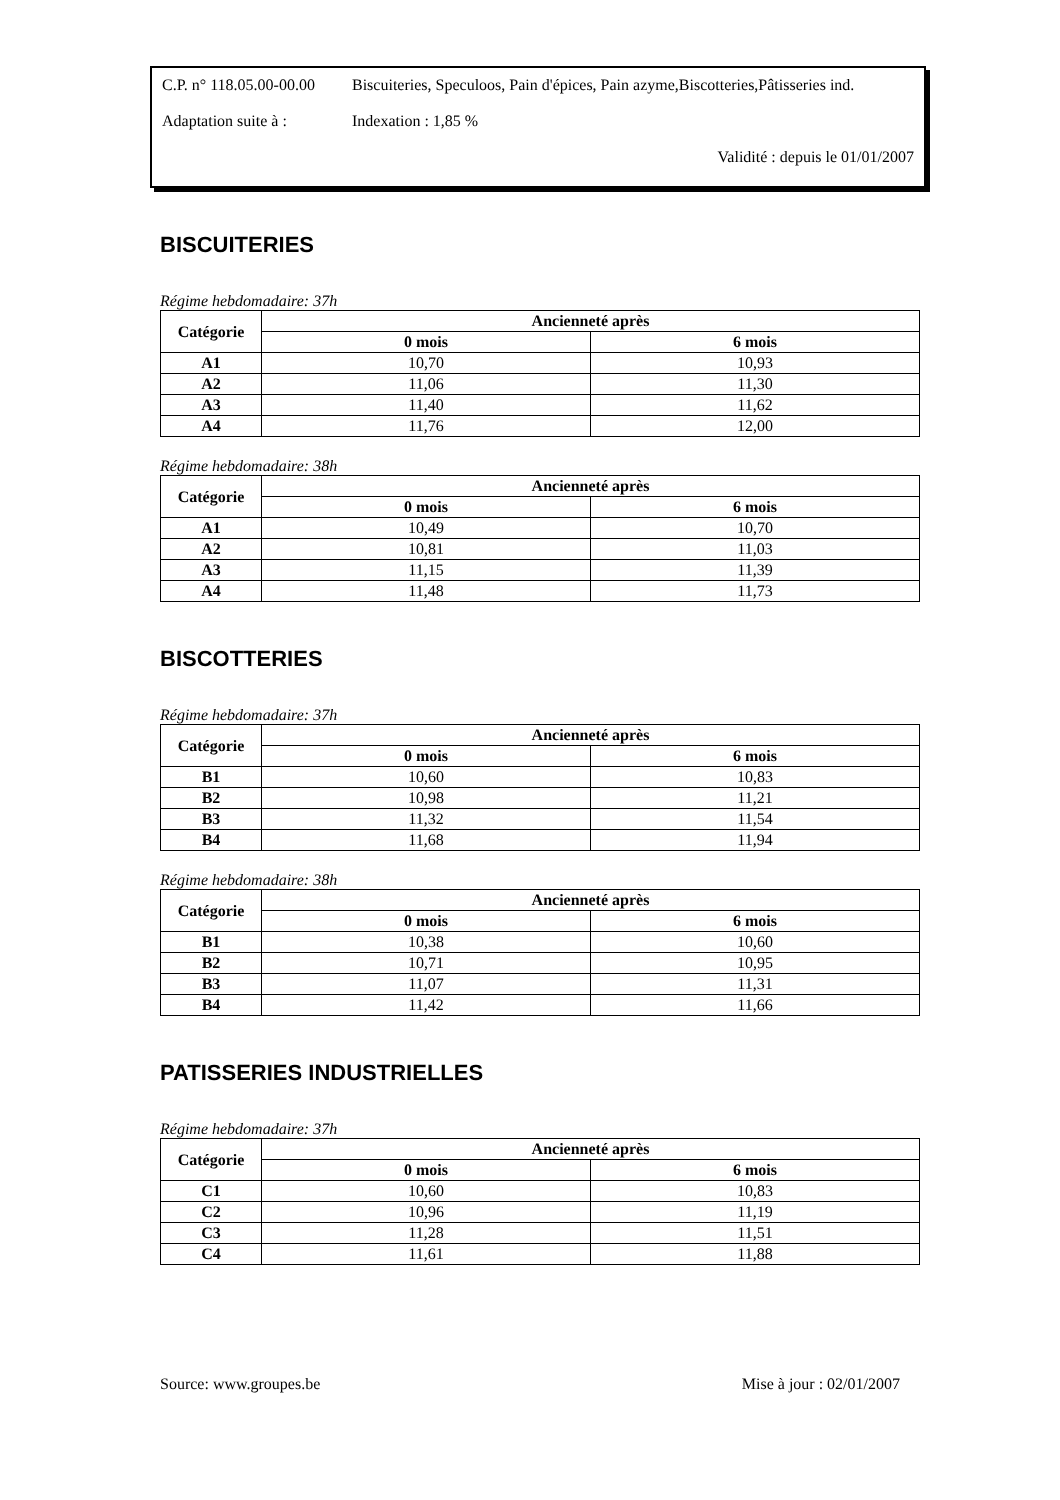C.P. n° 118.05.00-00.00
Biscuiteries, Speculoos, Pain d'épices, Pain azyme,Biscotteries,Pâtisseries ind.
Adaptation suite à :
Indexation : 1,85 %
Validité : depuis le 01/01/2007
BISCUITERIES
Régime hebdomadaire: 37h
| Catégorie | Ancienneté après | |
| --- | --- | --- |
| | 0 mois | 6 mois |
| A1 | 10,70 | 10,93 |
| A2 | 11,06 | 11,30 |
| A3 | 11,40 | 11,62 |
| A4 | 11,76 | 12,00 |
Régime hebdomadaire: 38h
| Catégorie | Ancienneté après | |
| --- | --- | --- |
| | 0 mois | 6 mois |
| A1 | 10,49 | 10,70 |
| A2 | 10,81 | 11,03 |
| A3 | 11,15 | 11,39 |
| A4 | 11,48 | 11,73 |
BISCOTTERIES
Régime hebdomadaire: 37h
| Catégorie | Ancienneté après | |
| --- | --- | --- |
| | 0 mois | 6 mois |
| B1 | 10,60 | 10,83 |
| B2 | 10,98 | 11,21 |
| B3 | 11,32 | 11,54 |
| B4 | 11,68 | 11,94 |
Régime hebdomadaire: 38h
| Catégorie | Ancienneté après | |
| --- | --- | --- |
| | 0 mois | 6 mois |
| B1 | 10,38 | 10,60 |
| B2 | 10,71 | 10,95 |
| B3 | 11,07 | 11,31 |
| B4 | 11,42 | 11,66 |
PATISSERIES INDUSTRIELLES
Régime hebdomadaire: 37h
| Catégorie | Ancienneté après | |
| --- | --- | --- |
| | 0 mois | 6 mois |
| C1 | 10,60 | 10,83 |
| C2 | 10,96 | 11,19 |
| C3 | 11,28 | 11,51 |
| C4 | 11,61 | 11,88 |
Source: www.groupes.be Mise à jour : 02/01/2007